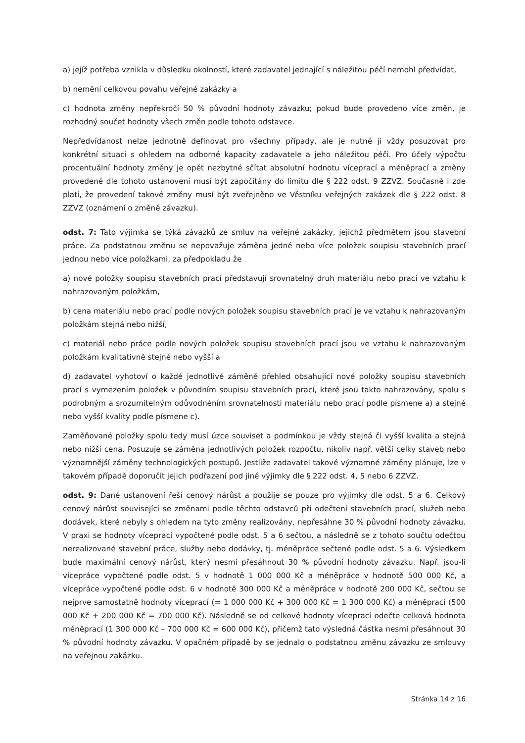a) jejíž potřeba vznikla v důsledku okolností, které zadavatel jednající s náležitou péčí nemohl předvídat,
b) nemění celkovou povahu veřejné zakázky a
c) hodnota změny nepřekročí 50 % původní hodnoty závazku; pokud bude provedeno více změn, je rozhodný součet hodnoty všech změn podle tohoto odstavce.
Nepředvídanost nelze jednotně definovat pro všechny případy, ale je nutné ji vždy posuzovat pro konkrétní situaci s ohledem na odborné kapacity zadavatele a jeho náležitou péči. Pro účely výpočtu procentuální hodnoty změny je opět nezbytné sčítat absolutní hodnotu víceprací a méněprací a změny provedené dle tohoto ustanovení musí být započítány do limitu dle § 222 odst. 9 ZZVZ. Současně i zde platí, že provedení takové změny musí být zveřejněno ve Věstníku veřejných zakázek dle § 222 odst. 8 ZZVZ (oznámení o změně závazku).
odst. 7: Tato výjimka se týká závazků ze smluv na veřejné zakázky, jejichž předmětem jsou stavební práce. Za podstatnou změnu se nepovažuje záměna jedné nebo více položek soupisu stavebních prací jednou nebo více položkami, za předpokladu že
a) nové položky soupisu stavebních prací představují srovnatelný druh materiálu nebo prací ve vztahu k nahrazovaným položkám,
b) cena materiálu nebo prací podle nových položek soupisu stavebních prací je ve vztahu k nahrazovaným položkám stejná nebo nižší,
c) materiál nebo práce podle nových položek soupisu stavebních prací jsou ve vztahu k nahrazovaným položkám kvalitativně stejné nebo vyšší a
d) zadavatel vyhotoví o každé jednotlivé záměně přehled obsahující nové položky soupisu stavebních prací s vymezením položek v původním soupisu stavebních prací, které jsou takto nahrazovány, spolu s podrobným a srozumitelným odůvodněním srovnatelnosti materiálu nebo prací podle písmene a) a stejné nebo vyšší kvality podle písmene c).
Zaměňované položky spolu tedy musí úzce souviset a podmínkou je vždy stejná či vyšší kvalita a stejná nebo nižší cena. Posuzuje se záměna jednotlivých položek rozpočtu, nikoliv např. větší celky staveb nebo významnější záměny technologických postupů. Jestliže zadavatel takové významné záměny plánuje, lze v takovém případě doporučit jejich podřazení pod jiné výjimky dle § 222 odst. 4, 5 nebo 6 ZZVZ.
odst. 9: Dané ustanovení řeší cenový nárůst a použije se pouze pro výjimky dle odst. 5 a 6. Celkový cenový nárůst související se změnami podle těchto odstavců při odečtení stavebních prací, služeb nebo dodávek, které nebyly s ohledem na tyto změny realizovány, nepřesáhne 30 % původní hodnoty závazku. V praxi se hodnoty víceprací vypočtené podle odst. 5 a 6 sečtou, a následně se z tohoto součtu odečtou nerealizované stavební práce, služby nebo dodávky, tj. méněpráce sečtené podle odst. 5 a 6. Výsledkem bude maximální cenový nárůst, který nesmí přesáhnout 30 % původní hodnoty závazku. Např. jsou-li vícepráce vypočtené podle odst. 5 v hodnotě 1 000 000 Kč a méněpráce v hodnotě 500 000 Kč, a vícepráce vypočtené podle odst. 6 v hodnotě 300 000 Kč a méněpráce v hodnotě 200 000 Kč, sečtou se nejprve samostatně hodnoty víceprací (= 1 000 000 Kč + 300 000 Kč = 1 300 000 Kč) a méněprací (500 000 Kč + 200 000 Kč = 700 000 Kč). Následně se od celkové hodnoty víceprací odečte celková hodnota méněprací (1 300 000 Kč – 700 000 Kč = 600 000 Kč), přičemž tato výsledná částka nesmí přesáhnout 30 % původní hodnoty závazku. V opačném případě by se jednalo o podstatnou změnu závazku ze smlouvy na veřejnou zakázku.
Stránka 14 z 16